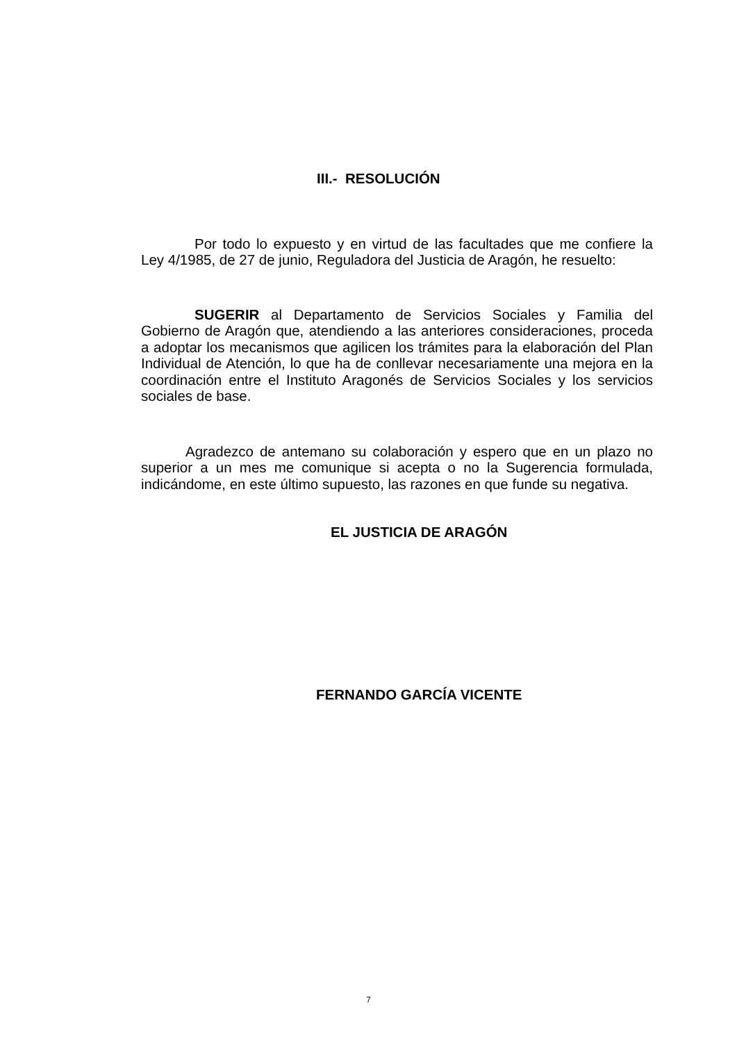III.- RESOLUCIÓN
Por todo lo expuesto y en virtud de las facultades que me confiere la Ley 4/1985, de 27 de junio, Reguladora del Justicia de Aragón, he resuelto:
SUGERIR al Departamento de Servicios Sociales y Familia del Gobierno de Aragón que, atendiendo a las anteriores consideraciones, proceda a adoptar los mecanismos que agilicen los trámites para la elaboración del Plan Individual de Atención, lo que ha de conllevar necesariamente una mejora en la coordinación entre el Instituto Aragonés de Servicios Sociales y los servicios sociales de base.
Agradezco de antemano su colaboración y espero que en un plazo no superior a un mes me comunique si acepta o no la Sugerencia formulada, indicándome, en este último supuesto, las razones en que funde su negativa.
EL JUSTICIA DE ARAGÓN
FERNANDO GARCÍA VICENTE
7